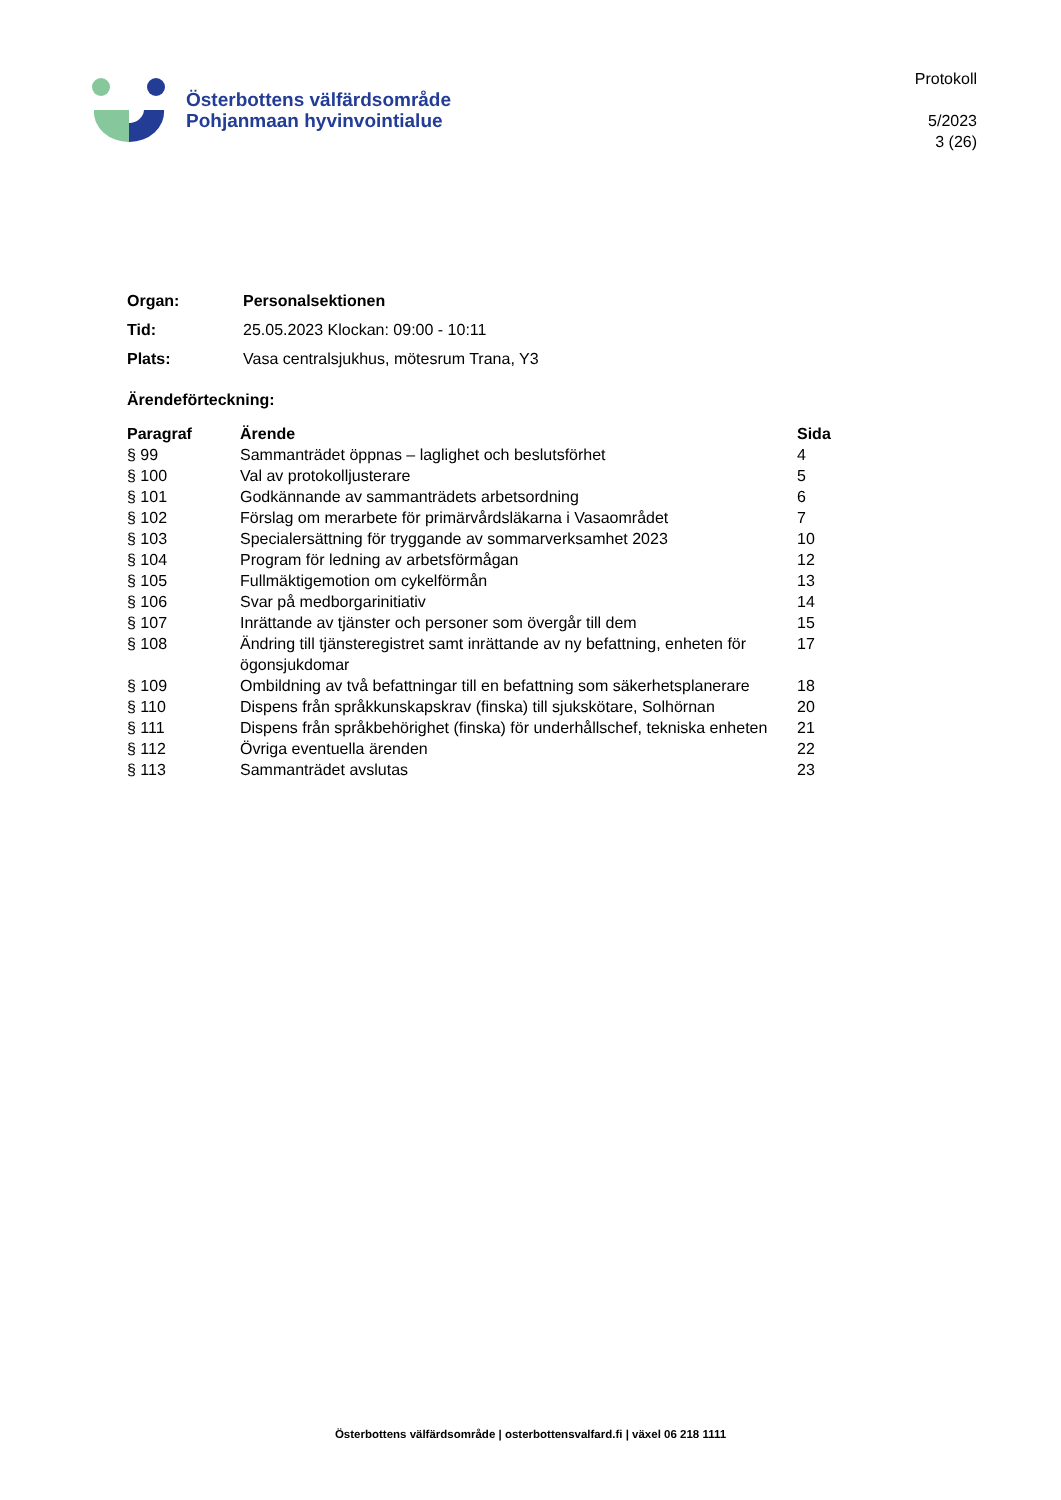Österbottens välfärdsområde
Pohjanmaan hyvinvointialue
Protokoll
5/2023
3 (26)
| Organ: | Personalsektionen |
| Tid: | 25.05.2023 Klockan: 09:00 - 10:11 |
| Plats: | Vasa centralsjukhus, mötesrum Trana, Y3 |
Ärendeförteckning:
| Paragraf | Ärende | Sida |
| --- | --- | --- |
| § 99 | Sammanträdet öppnas – laglighet och beslutsförhet | 4 |
| § 100 | Val av protokolljusterare | 5 |
| § 101 | Godkännande av sammanträdets arbetsordning | 6 |
| § 102 | Förslag om merarbete för primärvårdsläkarna i Vasaområdet | 7 |
| § 103 | Specialersättning för tryggande av sommarverksamhet 2023 | 10 |
| § 104 | Program för ledning av arbetsförmågan | 12 |
| § 105 | Fullmäktigemotion om cykelförmån | 13 |
| § 106 | Svar på medborgarinitiativ | 14 |
| § 107 | Inrättande av tjänster och personer som övergår till dem | 15 |
| § 108 | Ändring till tjänsteregistret samt inrättande av ny befattning, enheten för ögonsjukdomar | 17 |
| § 109 | Ombildning av två befattningar till en befattning som säkerhetsplanerare | 18 |
| § 110 | Dispens från språkkunskapskrav (finska) till sjukskötare, Solhörnan | 20 |
| § 111 | Dispens från språkbehörighet (finska) för underhållschef, tekniska enheten | 21 |
| § 112 | Övriga eventuella ärenden | 22 |
| § 113 | Sammanträdet avslutas | 23 |
Österbottens välfärdsområde | osterbottensvalfard.fi | växel 06 218 1111